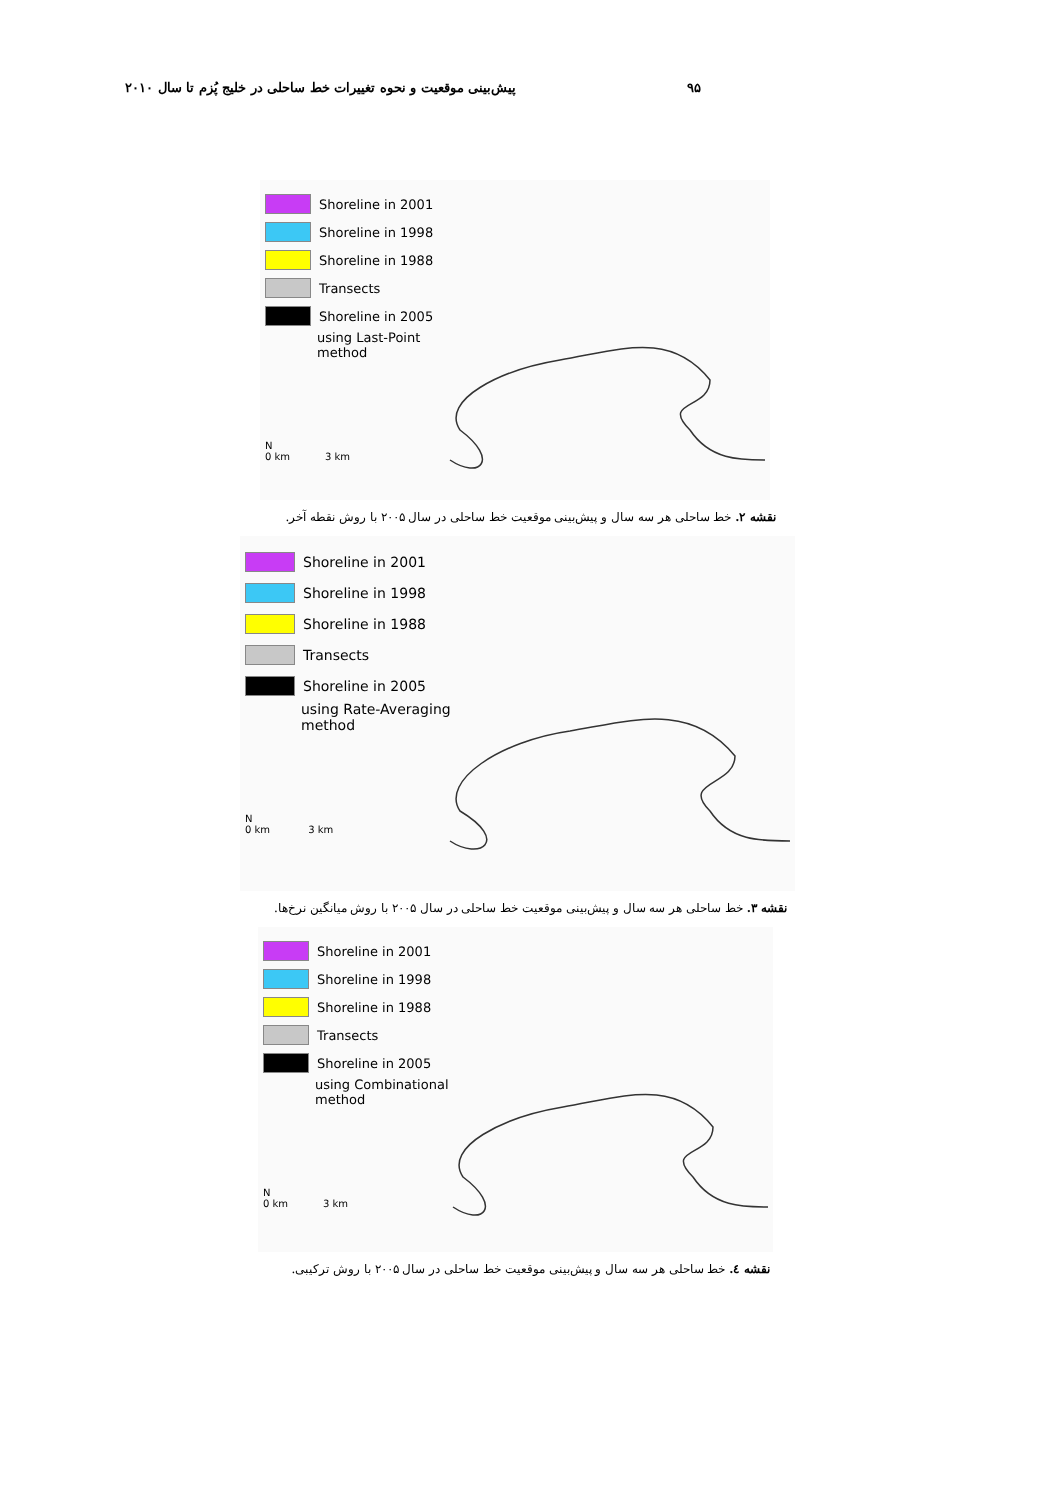پیش‌بینی موقعیت و نحوه تغییرات خط ساحلی در خلیج پُزم تا سال ۲۰۱۰ ۹۵
Shoreline in 2001
Shoreline in 1998
Shoreline in 1988
Transects
Shoreline in 2005
using Last-Point
method
N
0 km 3 km
نقشه ۲. خط ساحلی هر سه سال و پیش‌بینی موقعیت خط ساحلی در سال ۲۰۰۵ با روش نقطه آخر.
Shoreline in 2001
Shoreline in 1998
Shoreline in 1988
Transects
Shoreline in 2005
using Rate-Averaging
method
N
0 km 3 km
نقشه ۳. خط ساحلی هر سه سال و پیش‌بینی موقعیت خط ساحلی در سال ۲۰۰۵ با روش میانگین نرخ‌ها.
Shoreline in 2001
Shoreline in 1998
Shoreline in 1988
Transects
Shoreline in 2005
using Combinational
method
N
0 km 3 km
نقشه ٤. خط ساحلی هر سه سال و پیش‌بینی موقعیت خط ساحلی در سال ۲۰۰۵ با روش ترکیبی.